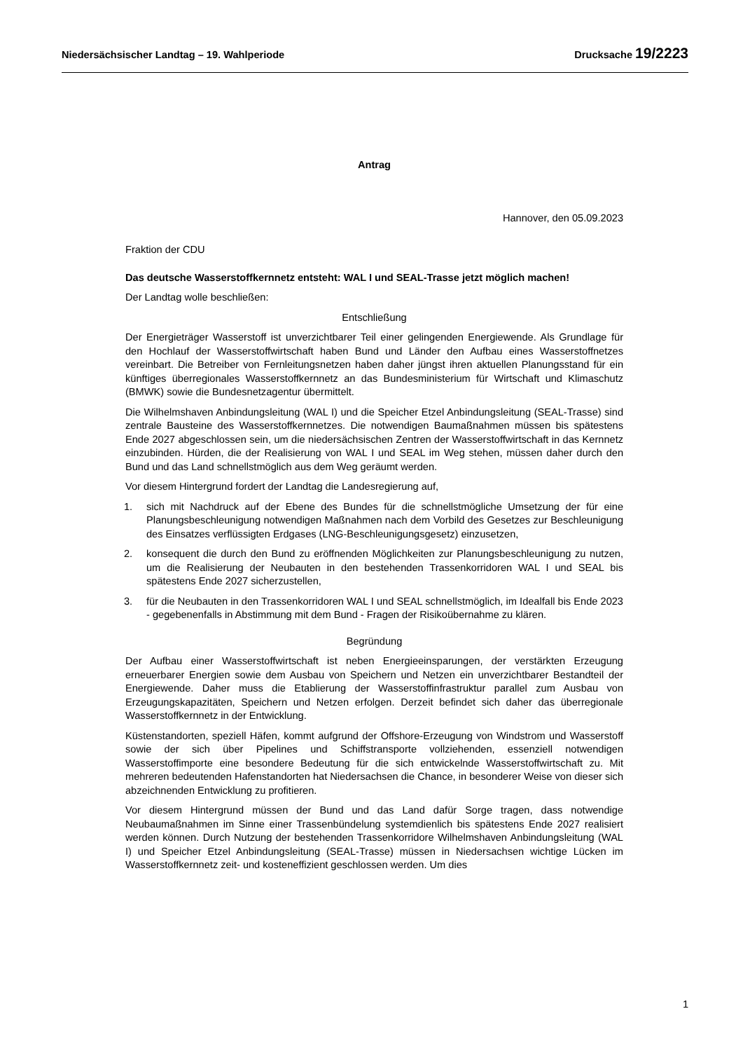Niedersächsischer Landtag – 19. Wahlperiode Drucksache 19/2223
Antrag
Hannover, den 05.09.2023
Fraktion der CDU
Das deutsche Wasserstoffkernnetz entsteht: WAL I und SEAL-Trasse jetzt möglich machen!
Der Landtag wolle beschließen:
Entschließung
Der Energieträger Wasserstoff ist unverzichtbarer Teil einer gelingenden Energiewende. Als Grundlage für den Hochlauf der Wasserstoffwirtschaft haben Bund und Länder den Aufbau eines Wasserstoffnetzes vereinbart. Die Betreiber von Fernleitungsnetzen haben daher jüngst ihren aktuellen Planungsstand für ein künftiges überregionales Wasserstoffkernnetz an das Bundesministerium für Wirtschaft und Klimaschutz (BMWK) sowie die Bundesnetzagentur übermittelt.
Die Wilhelmshaven Anbindungsleitung (WAL I) und die Speicher Etzel Anbindungsleitung (SEAL-Trasse) sind zentrale Bausteine des Wasserstoffkernnetzes. Die notwendigen Baumaßnahmen müssen bis spätestens Ende 2027 abgeschlossen sein, um die niedersächsischen Zentren der Wasserstoffwirtschaft in das Kernnetz einzubinden. Hürden, die der Realisierung von WAL I und SEAL im Weg stehen, müssen daher durch den Bund und das Land schnellstmöglich aus dem Weg geräumt werden.
Vor diesem Hintergrund fordert der Landtag die Landesregierung auf,
1. sich mit Nachdruck auf der Ebene des Bundes für die schnellstmögliche Umsetzung der für eine Planungsbeschleunigung notwendigen Maßnahmen nach dem Vorbild des Gesetzes zur Beschleunigung des Einsatzes verflüssigten Erdgases (LNG-Beschleunigungsgesetz) einzusetzen,
2. konsequent die durch den Bund zu eröffnenden Möglichkeiten zur Planungsbeschleunigung zu nutzen, um die Realisierung der Neubauten in den bestehenden Trassenkorridoren WAL I und SEAL bis spätestens Ende 2027 sicherzustellen,
3. für die Neubauten in den Trassenkorridoren WAL I und SEAL schnellstmöglich, im Idealfall bis Ende 2023 - gegebenenfalls in Abstimmung mit dem Bund - Fragen der Risikoübernahme zu klären.
Begründung
Der Aufbau einer Wasserstoffwirtschaft ist neben Energieeinsparungen, der verstärkten Erzeugung erneuerbarer Energien sowie dem Ausbau von Speichern und Netzen ein unverzichtbarer Bestandteil der Energiewende. Daher muss die Etablierung der Wasserstoffinfrastruktur parallel zum Ausbau von Erzeugungskapazitäten, Speichern und Netzen erfolgen. Derzeit befindet sich daher das überregionale Wasserstoffkernnetz in der Entwicklung.
Küstenstandorten, speziell Häfen, kommt aufgrund der Offshore-Erzeugung von Windstrom und Wasserstoff sowie der sich über Pipelines und Schiffstransporte vollziehenden, essenziell notwendigen Wasserstoffimporte eine besondere Bedeutung für die sich entwickelnde Wasserstoffwirtschaft zu. Mit mehreren bedeutenden Hafenstandorten hat Niedersachsen die Chance, in besonderer Weise von dieser sich abzeichnenden Entwicklung zu profitieren.
Vor diesem Hintergrund müssen der Bund und das Land dafür Sorge tragen, dass notwendige Neubaumaßnahmen im Sinne einer Trassenbündelung systemdienlich bis spätestens Ende 2027 realisiert werden können. Durch Nutzung der bestehenden Trassenkorridore Wilhelmshaven Anbindungsleitung (WAL I) und Speicher Etzel Anbindungsleitung (SEAL-Trasse) müssen in Niedersachsen wichtige Lücken im Wasserstoffkernnetz zeit- und kosteneffizient geschlossen werden. Um dies
1